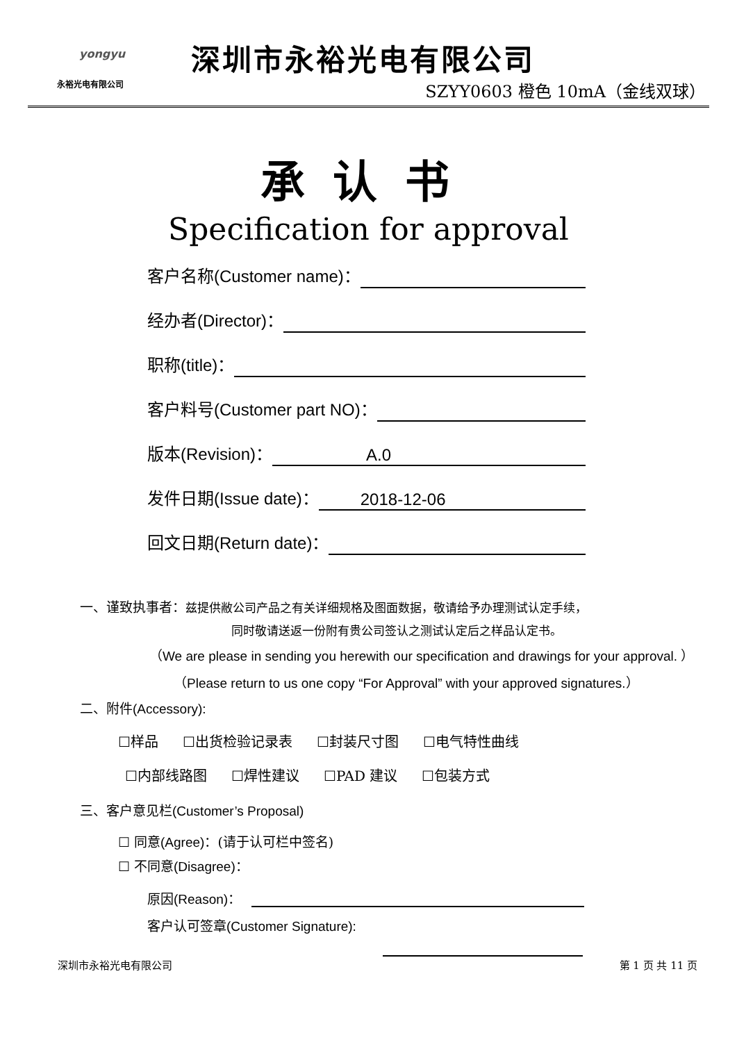yongyu
永裕光电有限公司
深圳市永裕光电有限公司
SZYY0603 橙色 10mA（金线双球）
承认书
Specification for approval
客户名称(Customer name)：
经办者(Director)：
职称(title)：
客户料号(Customer part NO)：
版本(Revision)： A.0
发件日期(Issue date)： 2018-12-06
回文日期(Return date)：
一、谨致执事者：兹提供敝公司产品之有关详细规格及图面数据，敬请给予办理测试认定手续，
同时敬请送返一份附有贵公司签认之测试认定后之样品认定书。
（We are please in sending you herewith our specification and drawings for your approval. ）
（Please return to us one copy “For Approval” with your approved signatures.）
二、附件(Accessory):
☐样品 ☐出货检验记录表 ☐封装尺寸图 ☐电气特性曲线
☐内部线路图 ☐焊性建议 ☐PAD 建议 ☐包装方式
三、客户意见栏(Customer’s Proposal)
☐ 同意(Agree)：(请于认可栏中签名)
☐ 不同意(Disagree)：
原因(Reason)：
客户认可签章(Customer Signature):
深圳市永裕光电有限公司 第 1 页 共 11 页